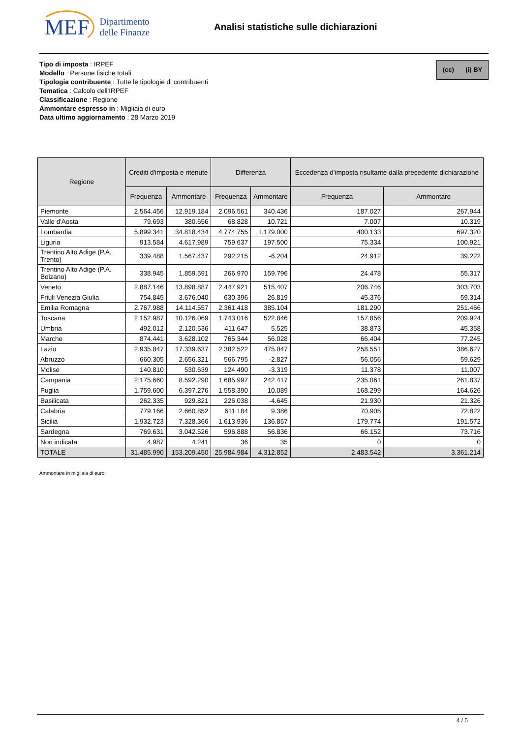MEF Dipartimento
delle Finanze
Analisi statistiche sulle dichiarazioni
(cc) (i) BY
Tipo di imposta : IRPEF
Modello : Persone fisiche totali
Tipologia contribuente : Tutte le tipologie di contribuenti
Tematica : Calcolo dell'IRPEF
Classificazione : Regione
Ammontare espresso in : Migliaia di euro
Data ultimo aggiornamento : 28 Marzo 2019
| Regione | Crediti d'imposta e ritenute | | Differenza | | Eccedenza d'imposta risultante dalla precedente dichiarazione | |
| --- | --- | --- | --- | --- | --- | --- |
| | Frequenza | Ammontare | Frequenza | Ammontare | Frequenza | Ammontare |
| Piemonte | 2.564.456 | 12.919.184 | 2.096.561 | 340.436 | 187.027 | 267.944 |
| Valle d'Aosta | 79.693 | 380.656 | 68.828 | 10.721 | 7.007 | 10.319 |
| Lombardia | 5.899.341 | 34.818.434 | 4.774.755 | 1.179.000 | 400.133 | 697.320 |
| Liguria | 913.584 | 4.617.989 | 759.637 | 197.500 | 75.334 | 100.921 |
| Trentino Alto Adige (P.A. Trento) | 339.488 | 1.567.437 | 292.215 | -6.204 | 24.912 | 39.222 |
| Trentino Alto Adige (P.A. Bolzano) | 338.945 | 1.859.591 | 266.970 | 159.796 | 24.478 | 55.317 |
| Veneto | 2.887.146 | 13.898.887 | 2.447.921 | 515.407 | 206.746 | 303.703 |
| Friuli Venezia Giulia | 754.845 | 3.676.040 | 630.396 | 26.819 | 45.376 | 59.314 |
| Emilia Romagna | 2.767.988 | 14.114.557 | 2.361.418 | 385.104 | 181.290 | 251.466 |
| Toscana | 2.152.987 | 10.126.069 | 1.743.016 | 522.846 | 157.856 | 209.924 |
| Umbria | 492.012 | 2.120.536 | 411.647 | 5.525 | 38.873 | 45.358 |
| Marche | 874.441 | 3.628.102 | 765.344 | 56.028 | 66.404 | 77.245 |
| Lazio | 2.935.847 | 17.339.637 | 2.382.522 | 475.047 | 258.551 | 386.627 |
| Abruzzo | 660.305 | 2.656.321 | 566.795 | -2.827 | 56.056 | 59.629 |
| Molise | 140.810 | 530.639 | 124.490 | -3.319 | 11.378 | 11.007 |
| Campania | 2.175.660 | 8.592.290 | 1.685.997 | 242.417 | 235.061 | 261.837 |
| Puglia | 1.759.600 | 6.397.276 | 1.558.390 | 10.089 | 168.299 | 164.626 |
| Basilicata | 262.335 | 929.821 | 226.038 | -4.645 | 21.930 | 21.326 |
| Calabria | 779.166 | 2.660.852 | 611.184 | 9.386 | 70.905 | 72.822 |
| Sicilia | 1.932.723 | 7.328.366 | 1.613.936 | 136.857 | 179.774 | 191.572 |
| Sardegna | 769.631 | 3.042.526 | 596.888 | 56.836 | 66.152 | 73.716 |
| Non indicata | 4.987 | 4.241 | 36 | 35 | 0 | 0 |
| TOTALE | 31.485.990 | 153.209.450 | 25.984.984 | 4.312.852 | 2.483.542 | 3.361.214 |
Ammontare in migliaia di euro
4 / 5